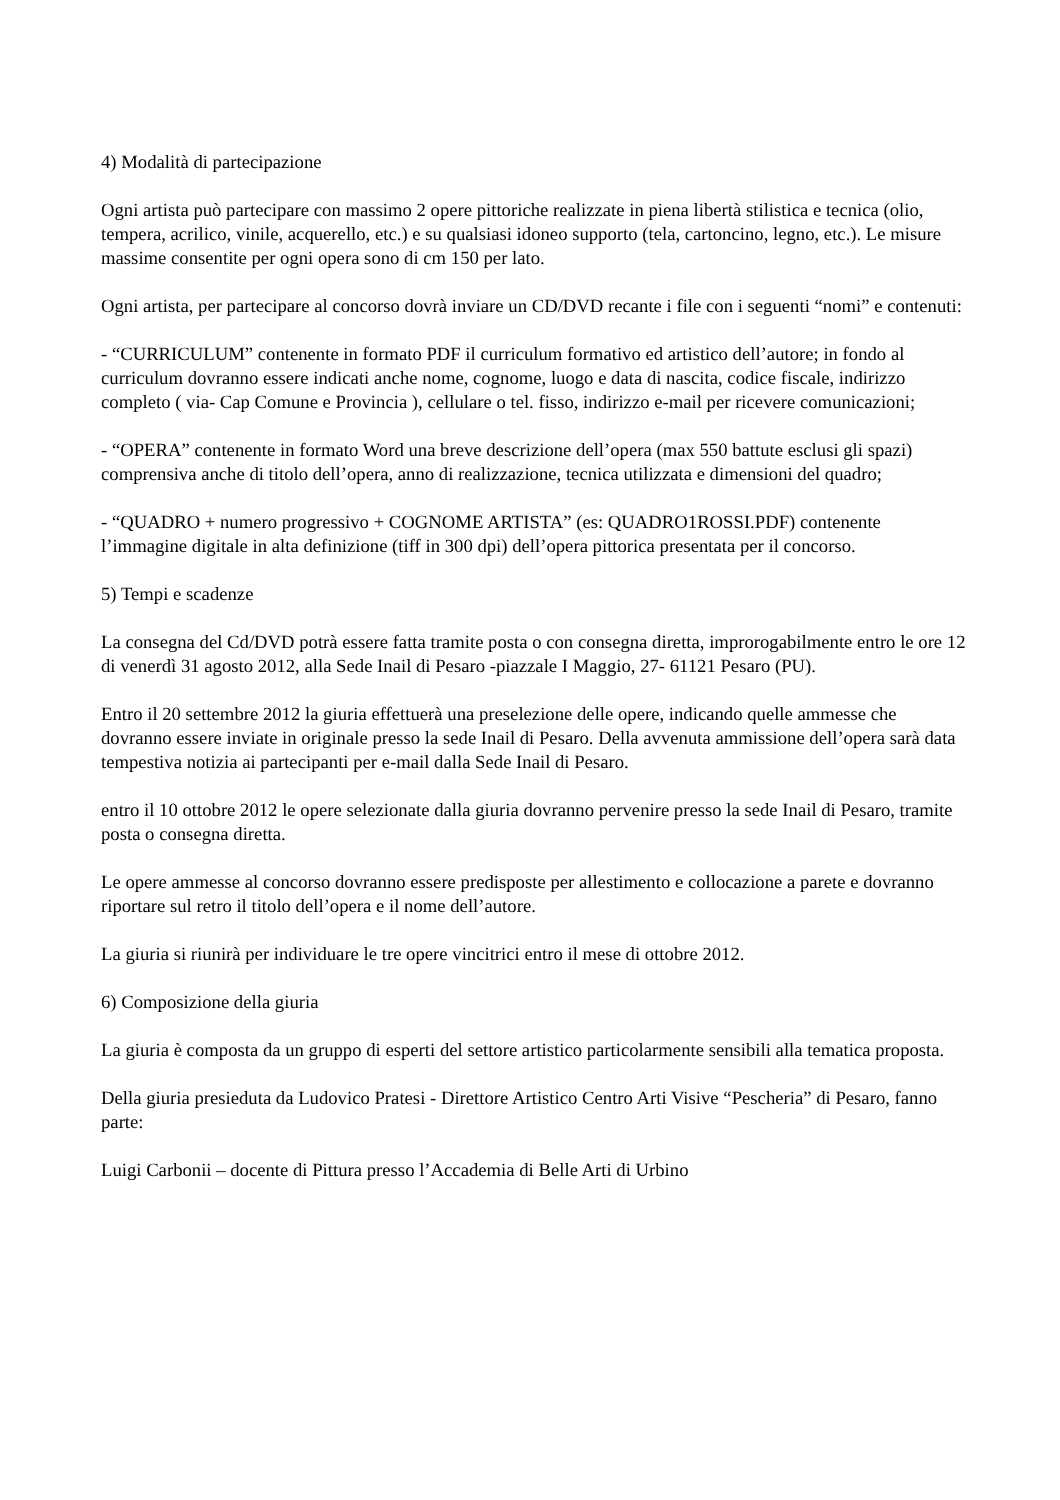4) Modalità di partecipazione
Ogni artista può partecipare con massimo 2 opere pittoriche realizzate in piena libertà stilistica e tecnica (olio, tempera, acrilico, vinile, acquerello, etc.) e su qualsiasi idoneo supporto (tela, cartoncino, legno, etc.). Le misure massime consentite per ogni opera sono di cm 150 per lato.
Ogni artista, per partecipare al concorso dovrà inviare un CD/DVD recante i file con i seguenti “nomi” e contenuti:
- “CURRICULUM” contenente in formato PDF il curriculum formativo ed artistico dell’autore; in fondo al curriculum dovranno essere indicati anche nome, cognome, luogo e data di nascita, codice fiscale, indirizzo completo ( via- Cap Comune e Provincia ), cellulare o tel. fisso, indirizzo e-mail per ricevere comunicazioni;
- “OPERA” contenente in formato Word una breve descrizione dell’opera (max 550 battute esclusi gli spazi) comprensiva anche di titolo dell’opera, anno di realizzazione, tecnica utilizzata e dimensioni del quadro;
- “QUADRO + numero progressivo + COGNOME ARTISTA” (es: QUADRO1ROSSI.PDF) contenente l’immagine digitale in alta definizione (tiff in 300 dpi) dell’opera pittorica presentata per il concorso.
5) Tempi e scadenze
La consegna del Cd/DVD potrà essere fatta tramite posta o con consegna diretta, improrogabilmente entro le ore 12 di venerdì 31 agosto 2012, alla Sede Inail di Pesaro -piazzale I Maggio, 27- 61121 Pesaro (PU).
Entro il 20 settembre 2012 la giuria effettuerà una preselezione delle opere, indicando quelle ammesse che dovranno essere inviate in originale presso la sede Inail di Pesaro. Della avvenuta ammissione dell’opera sarà data tempestiva notizia ai partecipanti per e-mail dalla Sede Inail di Pesaro.
entro il 10 ottobre 2012 le opere selezionate dalla giuria dovranno pervenire presso la sede Inail di Pesaro, tramite posta o consegna diretta.
Le opere ammesse al concorso dovranno essere predisposte per allestimento e collocazione a parete e dovranno riportare sul retro il titolo dell’opera e il nome dell’autore.
La giuria si riunirà per individuare le tre opere vincitrici entro il mese di ottobre 2012.
6) Composizione della giuria
La giuria è composta da un gruppo di esperti del settore artistico particolarmente sensibili alla tematica proposta.
Della giuria presieduta da Ludovico Pratesi - Direttore Artistico Centro Arti Visive “Pescheria” di Pesaro, fanno parte:
Luigi Carbonii – docente di Pittura presso l’Accademia di Belle Arti di Urbino